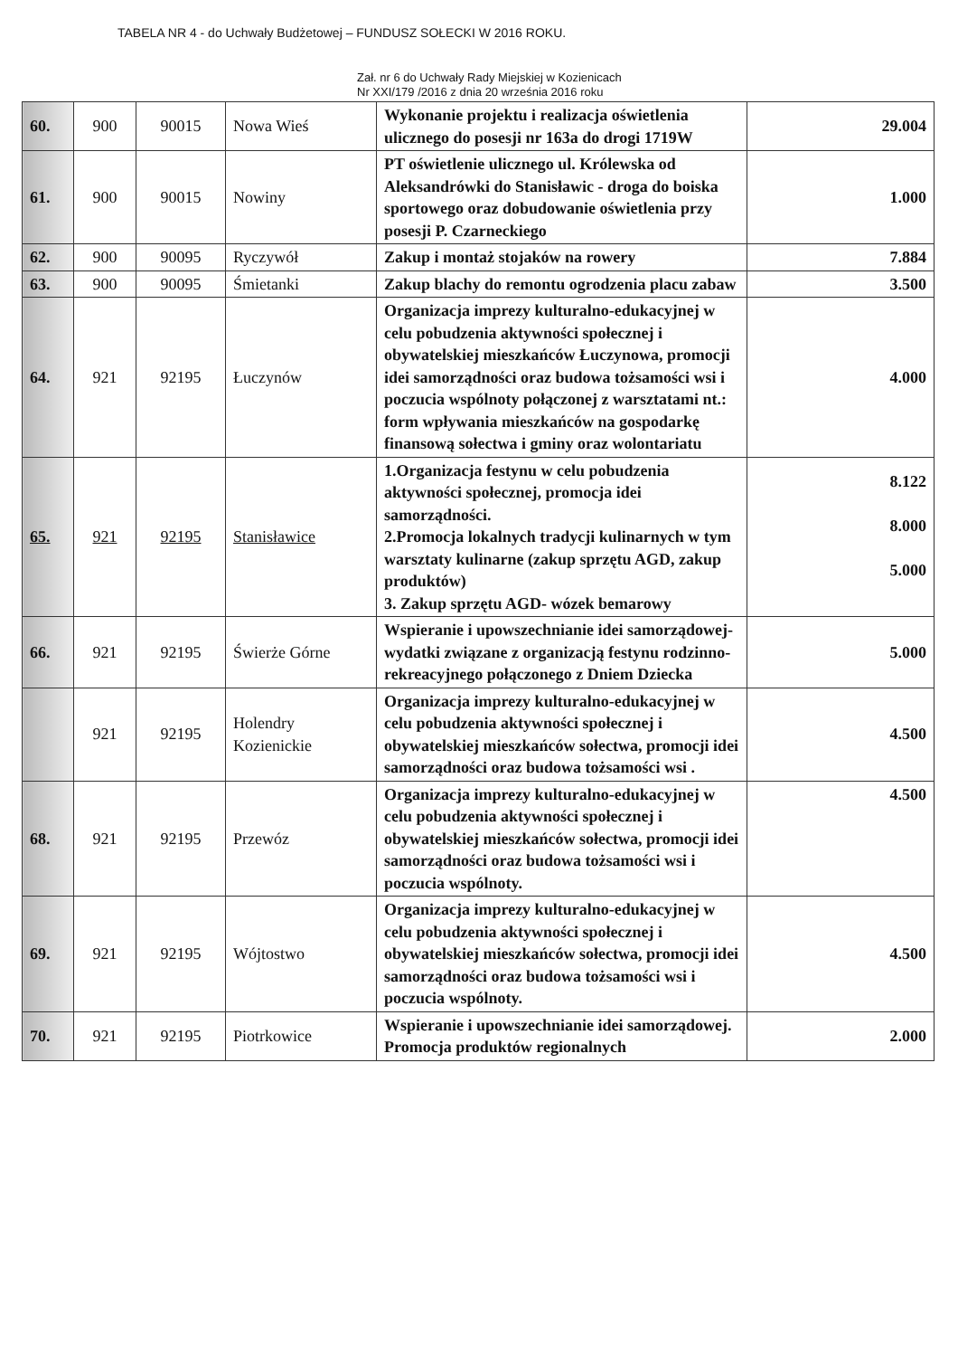TABELA NR 4 - do Uchwały Budżetowej – FUNDUSZ SOŁECKI W 2016 ROKU.
Zał. nr 6 do Uchwały Rady Miejskiej w Kozienicach
Nr XXI/179 /2016 z dnia 20 września 2016 roku
| 60. | 900 | 90015 | Nowa Wieś | Wykonanie projektu i realizacja oświetlenia ulicznego do posesji nr 163a do drogi 1719W | 29.004 |
| 61. | 900 | 90015 | Nowiny | PT oświetlenie ulicznego ul. Królewska od Aleksandrówki do Stanisławic - droga do boiska sportowego oraz dobudowanie oświetlenia przy posesji P. Czarneckiego | 1.000 |
| 62. | 900 | 90095 | Ryczywół | Zakup i montaż stojaków na rowery | 7.884 |
| 63. | 900 | 90095 | Śmietanki | Zakup blachy do remontu ogrodzenia placu zabaw | 3.500 |
| 64. | 921 | 92195 | Łuczynów | Organizacja imprezy kulturalno-edukacyjnej w celu pobudzenia aktywności społecznej i obywatelskiej mieszkańców Łuczynowa, promocji idei samorządności oraz budowa tożsamości wsi i poczucia wspólnoty połączonej z warsztatami nt.: form wpływania mieszkańców na gospodarkę finansową sołectwa i gminy oraz wolontariatu | 4.000 |
| 65. | 921 | 92195 | Stanisławice | 1.Organizacja festynu w celu pobudzenia aktywności społecznej, promocja idei samorządności. 2.Promocja lokalnych tradycji kulinarnych w tym warsztaty kulinarne (zakup sprzętu AGD, zakup produktów) 3. Zakup sprzętu AGD- wózek bemarowy | 8.122 8.000 5.000 |
| 66. | 921 | 92195 | Świerże Górne | Wspieranie i upowszechnianie idei samorządowej-wydatki związane z organizacją festynu rodzinno-rekreacyjnego połączonego z Dniem Dziecka | 5.000 |
| | 921 | 92195 | Holendry Kozienickie | Organizacja imprezy kulturalno-edukacyjnej w celu pobudzenia aktywności społecznej i obywatelskiej mieszkańców sołectwa, promocji idei samorządności oraz budowa tożsamości wsi . | 4.500 |
| 68. | 921 | 92195 | Przewóz | Organizacja imprezy kulturalno-edukacyjnej w celu pobudzenia aktywności społecznej i obywatelskiej mieszkańców sołectwa, promocji idei samorządności oraz budowa tożsamości wsi i poczucia wspólnoty. | 4.500 |
| 69. | 921 | 92195 | Wójtostwo | Organizacja imprezy kulturalno-edukacyjnej w celu pobudzenia aktywności społecznej i obywatelskiej mieszkańców sołectwa, promocji idei samorządności oraz budowa tożsamości wsi i poczucia wspólnoty. | 4.500 |
| 70. | 921 | 92195 | Piotrkowice | Wspieranie i upowszechnianie idei samorządowej. Promocja produktów regionalnych | 2.000 |